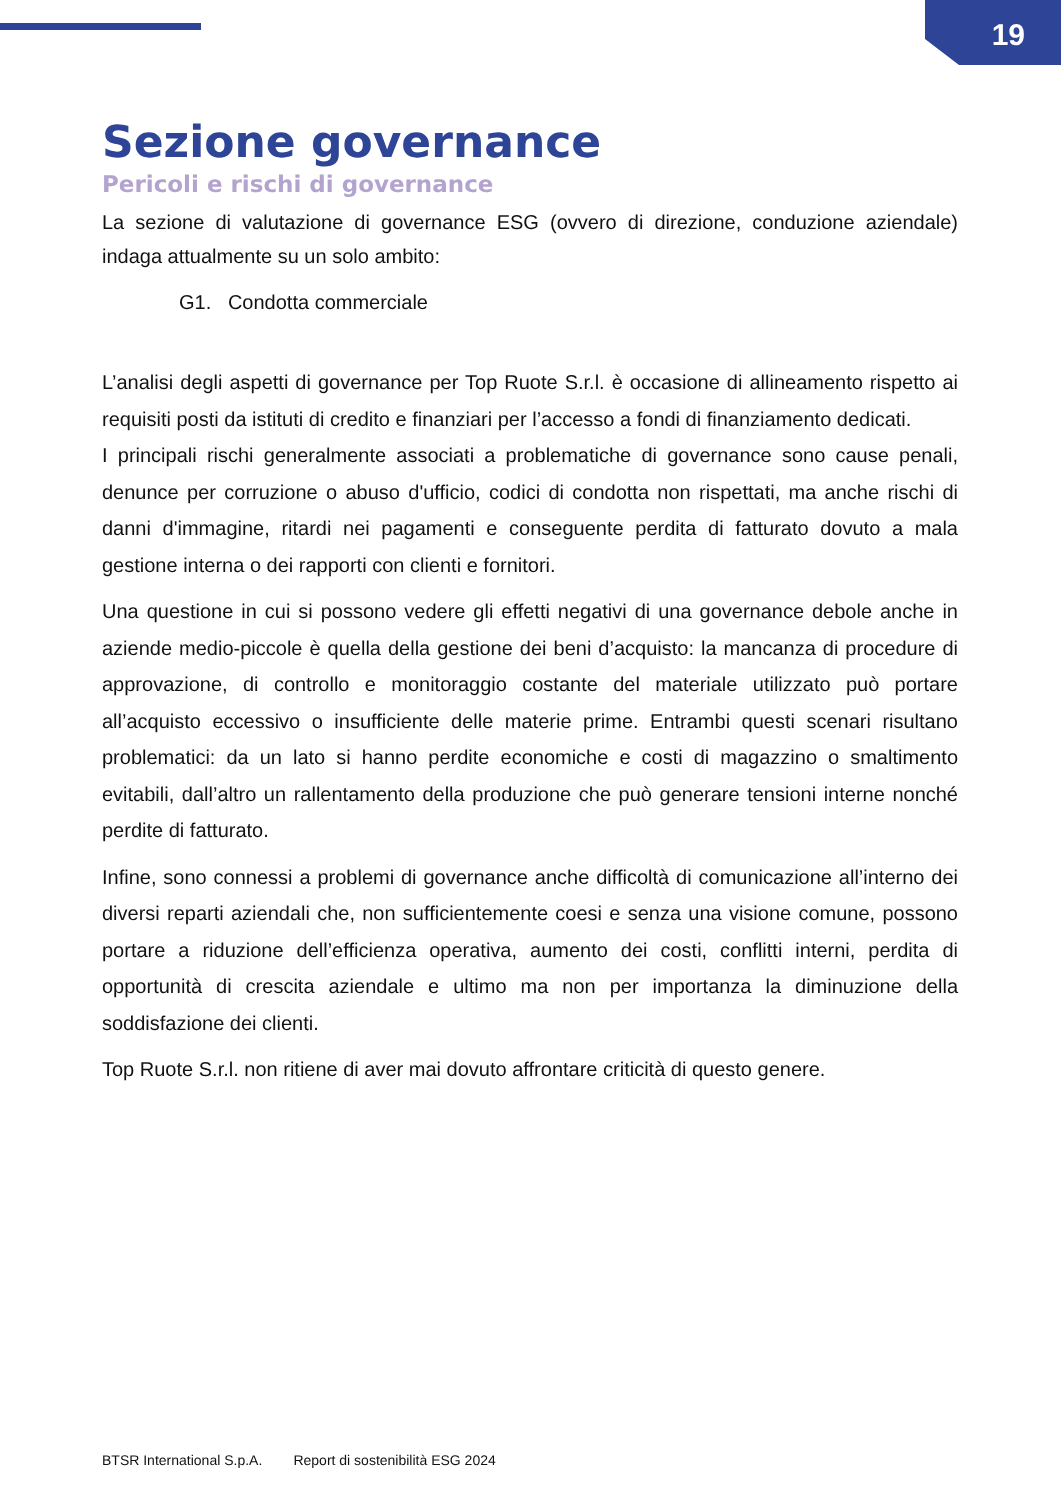19
Sezione governance
Pericoli e rischi di governance
La sezione di valutazione di governance ESG (ovvero di direzione, conduzione aziendale) indaga attualmente su un solo ambito:
G1. Condotta commerciale
L’analisi degli aspetti di governance per Top Ruote S.r.l. è occasione di allineamento rispetto ai requisiti posti da istituti di credito e finanziari per l’accesso a fondi di finanziamento dedicati.
I principali rischi generalmente associati a problematiche di governance sono cause penali, denunce per corruzione o abuso d'ufficio, codici di condotta non rispettati, ma anche rischi di danni d'immagine, ritardi nei pagamenti e conseguente perdita di fatturato dovuto a mala gestione interna o dei rapporti con clienti e fornitori.
Una questione in cui si possono vedere gli effetti negativi di una governance debole anche in aziende medio-piccole è quella della gestione dei beni d’acquisto: la mancanza di procedure di approvazione, di controllo e monitoraggio costante del materiale utilizzato può portare all’acquisto eccessivo o insufficiente delle materie prime. Entrambi questi scenari risultano problematici: da un lato si hanno perdite economiche e costi di magazzino o smaltimento evitabili, dall’altro un rallentamento della produzione che può generare tensioni interne nonché perdite di fatturato.
Infine, sono connessi a problemi di governance anche difficoltà di comunicazione all’interno dei diversi reparti aziendali che, non sufficientemente coesi e senza una visione comune, possono portare a riduzione dell’efficienza operativa, aumento dei costi, conflitti interni, perdita di opportunità di crescita aziendale e ultimo ma non per importanza la diminuzione della soddisfazione dei clienti.
Top Ruote S.r.l. non ritiene di aver mai dovuto affrontare criticità di questo genere.
BTSR International S.p.A. Report di sostenibilità ESG 2024